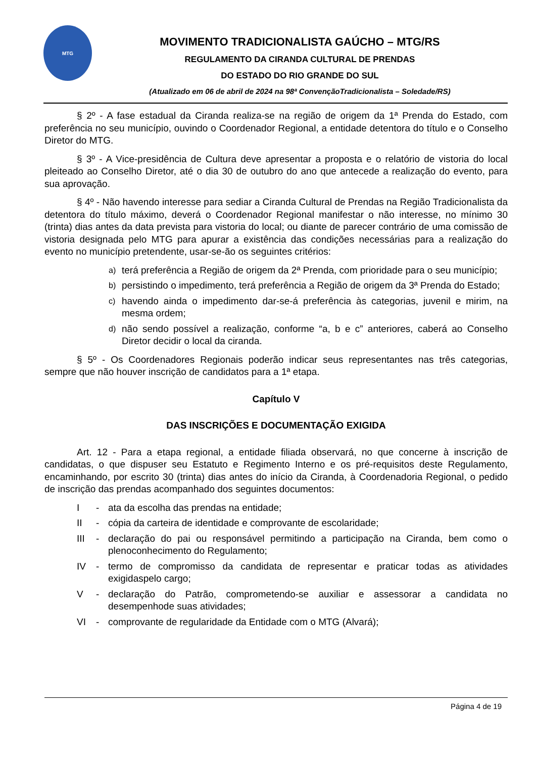MTG
MOVIMENTO TRADICIONALISTA GAÚCHO – MTG/RS
REGULAMENTO DA CIRANDA CULTURAL DE PRENDAS
DO ESTADO DO RIO GRANDE DO SUL
(Atualizado em 06 de abril de 2024 na 98ª ConvençãoTradicionalista – Soledade/RS)
§ 2º - A fase estadual da Ciranda realiza-se na região de origem da 1ª Prenda do Estado, com preferência no seu município, ouvindo o Coordenador Regional, a entidade detentora do título e o Conselho Diretor do MTG.
§ 3º - A Vice-presidência de Cultura deve apresentar a proposta e o relatório de vistoria do local pleiteado ao Conselho Diretor, até o dia 30 de outubro do ano que antecede a realização do evento, para sua aprovação.
§ 4º - Não havendo interesse para sediar a Ciranda Cultural de Prendas na Região Tradicionalista da detentora do título máximo, deverá o Coordenador Regional manifestar o não interesse, no mínimo 30 (trinta) dias antes da data prevista para vistoria do local; ou diante de parecer contrário de uma comissão de vistoria designada pelo MTG para apurar a existência das condições necessárias para a realização do evento no município pretendente, usar-se-ão os seguintes critérios:
a) terá preferência a Região de origem da 2ª Prenda, com prioridade para o seu município;
b) persistindo o impedimento, terá preferência a Região de origem da 3ª Prenda do Estado;
c) havendo ainda o impedimento dar-se-á preferência às categorias, juvenil e mirim, na mesma ordem;
d) não sendo possível a realização, conforme “a, b e c” anteriores, caberá ao Conselho Diretor decidir o local da ciranda.
§ 5º - Os Coordenadores Regionais poderão indicar seus representantes nas três categorias, sempre que não houver inscrição de candidatos para a 1ª etapa.
Capítulo V
DAS INSCRIÇÕES E DOCUMENTAÇÃO EXIGIDA
Art. 12 - Para a etapa regional, a entidade filiada observará, no que concerne à inscrição de candidatas, o que dispuser seu Estatuto e Regimento Interno e os pré-requisitos deste Regulamento, encaminhando, por escrito 30 (trinta) dias antes do início da Ciranda, à Coordenadoria Regional, o pedido de inscrição das prendas acompanhado dos seguintes documentos:
I - ata da escolha das prendas na entidade;
II - cópia da carteira de identidade e comprovante de escolaridade;
III - declaração do pai ou responsável permitindo a participação na Ciranda, bem como o plenoconhecimento do Regulamento;
IV - termo de compromisso da candidata de representar e praticar todas as atividades exigidaspelo cargo;
V - declaração do Patrão, comprometendo-se auxiliar e assessorar a candidata no desempenhode suas atividades;
VI - comprovante de regularidade da Entidade com o MTG (Alvará);
Página 4 de 19